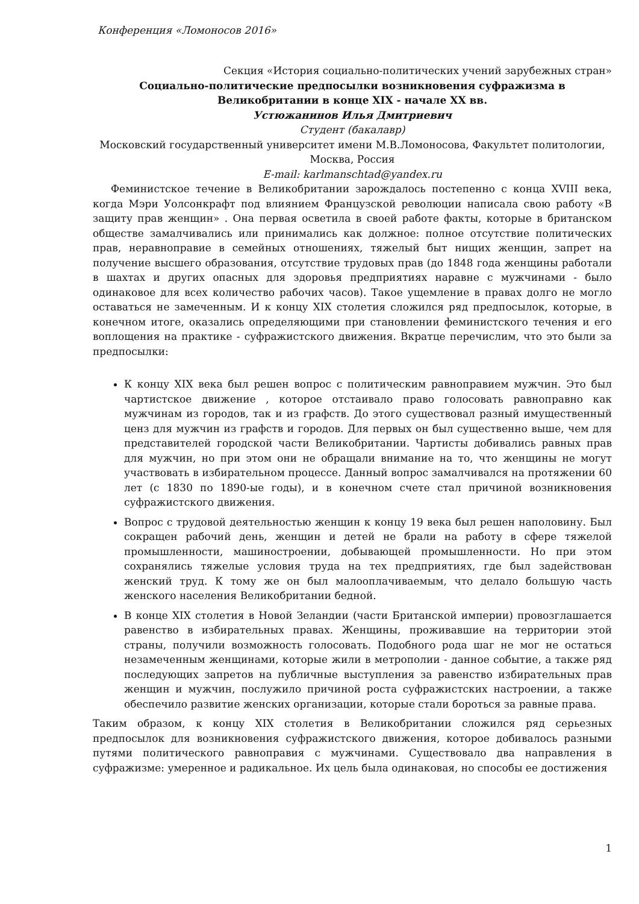Конференция «Ломоносов 2016»
Секция «История социально-политических учений зарубежных стран»
Социально-политические предпосылки возникновения суфражизма в Великобритании в конце XIX - начале XX вв.
Устюжанинов Илья Дмитриевич
Студент (бакалавр)
Московский государственный университет имени М.В.Ломоносова, Факультет политологии, Москва, Россия
E-mail: karlmanschtad@yandex.ru
Феминистское течение в Великобритании зарождалось постепенно с конца XVIII века, когда Мэри Уолсонкрафт под влиянием Французской революции написала свою работу «В защиту прав женщин» . Она первая осветила в своей работе факты, которые в британском обществе замалчивались или принимались как должное: полное отсутствие политических прав, неравноправие в семейных отношениях, тяжелый быт нищих женщин, запрет на получение высшего образования, отсутствие трудовых прав (до 1848 года женщины работали в шахтах и других опасных для здоровья предприятиях наравне с мужчинами - было одинаковое для всех количество рабочих часов). Такое ущемление в правах долго не могло оставаться не замеченным. И к концу XIX столетия сложился ряд предпосылок, которые, в конечном итоге, оказались определяющими при становлении феминистского течения и его воплощения на практике - суфражистского движения. Вкратце перечислим, что это были за предпосылки:
К концу XIX века был решен вопрос с политическим равноправием мужчин. Это был чартистское движение , которое отстаивало право голосовать равноправно как мужчинам из городов, так и из графств. До этого существовал разный имущественный ценз для мужчин из графств и городов. Для первых он был существенно выше, чем для представителей городской части Великобритании. Чартисты добивались равных прав для мужчин, но при этом они не обращали внимание на то, что женщины не могут участвовать в избирательном процессе. Данный вопрос замалчивался на протяжении 60 лет (с 1830 по 1890-ые годы), и в конечном счете стал причиной возникновения суфражистского движения.
Вопрос с трудовой деятельностью женщин к концу 19 века был решен наполовину. Был сокращен рабочий день, женщин и детей не брали на работу в сфере тяжелой промышленности, машиностроении, добывающей промышленности. Но при этом сохранялись тяжелые условия труда на тех предприятиях, где был задействован женский труд. К тому же он был малооплачиваемым, что делало большую часть женского населения Великобритании бедной.
В конце XIX столетия в Новой Зеландии (части Британской империи) провозглашается равенство в избирательных правах. Женщины, проживавшие на территории этой страны, получили возможность голосовать. Подобного рода шаг не мог не остаться незамеченным женщинами, которые жили в метрополии - данное событие, а также ряд последующих запретов на публичные выступления за равенство избирательных прав женщин и мужчин, послужило причиной роста суфражистских настроении, а также обеспечило развитие женских организации, которые стали бороться за равные права.
Таким образом, к концу XIX столетия в Великобритании сложился ряд серьезных предпосылок для возникновения суфражистского движения, которое добивалось разными путями политического равноправия с мужчинами. Существовало два направления в суфражизме: умеренное и радикальное. Их цель была одинаковая, но способы ее достижения
1